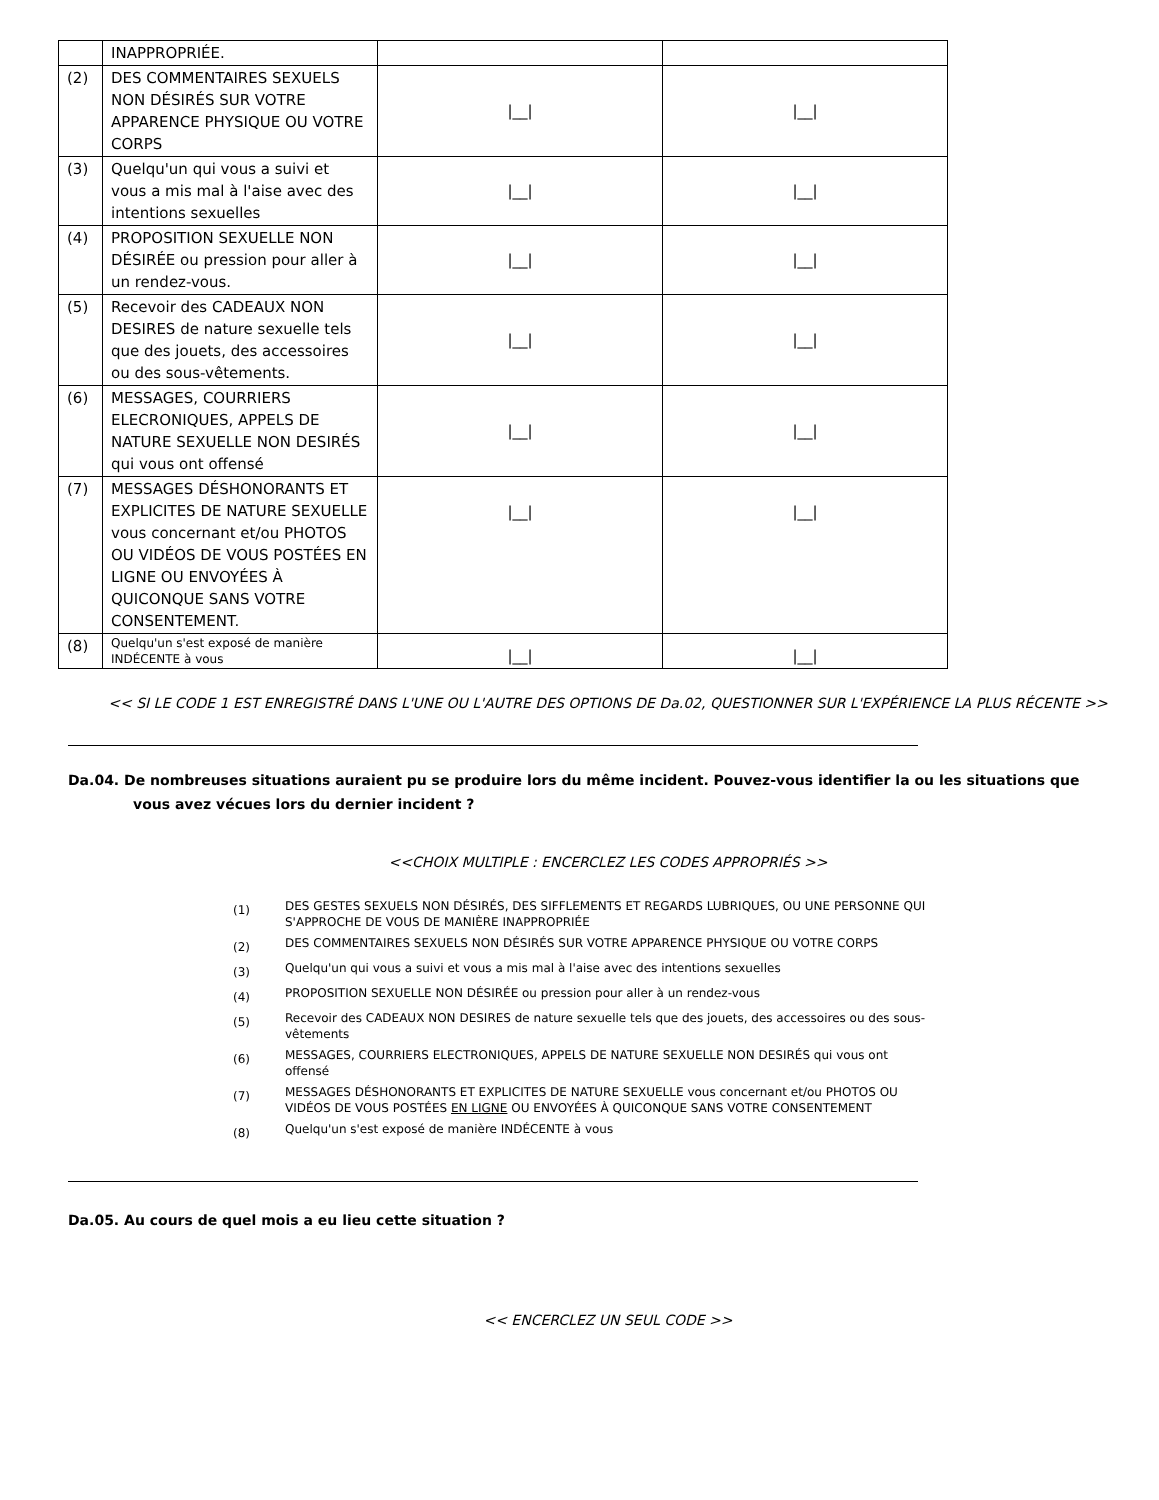| | INAPPROPRIÉE. | | |
| (2) | DES COMMENTAIRES SEXUELS NON DÉSIRÉS SUR VOTRE APPARENCE PHYSIQUE OU VOTRE CORPS | /__/ | /__/ |
| (3) | Quelqu'un qui vous a suivi et vous a mis mal à l'aise avec des intentions sexuelles | /__/ | /__/ |
| (4) | PROPOSITION SEXUELLE NON DÉSIRÉE ou pression pour aller à un rendez-vous. | /__/ | /__/ |
| (5) | Recevoir des CADEAUX NON DESIRES de nature sexuelle tels que des jouets, des accessoires ou des sous-vêtements. | /__/ | /__/ |
| (6) | MESSAGES, COURRIERS ELECRONIQUES, APPELS DE NATURE SEXUELLE NON DESIRÉS qui vous ont offensé | /__/ | /__/ |
| (7) | MESSAGES DÉSHONORANTS ET EXPLICITES DE NATURE SEXUELLE vous concernant et/ou PHOTOS OU VIDÉOS DE VOUS POSTÉES EN LIGNE OU ENVOYÉES À QUICONQUE SANS VOTRE CONSENTEMENT. | /__/ | /__/ |
| (8) | Quelqu'un s'est exposé de manière INDÉCENTE à vous | /__/ | /__/ |
<< SI LE CODE 1 EST ENREGISTRÉ DANS L'UNE OU L'AUTRE DES OPTIONS DE Da.02, QUESTIONNER SUR L'EXPÉRIENCE LA PLUS RÉCENTE >>
Da.04. De nombreuses situations auraient pu se produire lors du même incident. Pouvez-vous identifier la ou les situations que
vous avez vécues lors du dernier incident ?
<<CHOIX MULTIPLE : ENCERCLEZ LES CODES APPROPRIÉS >>
(1) DES GESTES SEXUELS NON DÉSIRÉS, DES SIFFLEMENTS ET REGARDS LUBRIQUES, OU UNE PERSONNE QUI S'APPROCHE DE VOUS DE MANIÈRE INAPPROPRIÉE
(2) DES COMMENTAIRES SEXUELS NON DÉSIRÉS SUR VOTRE APPARENCE PHYSIQUE OU VOTRE CORPS
(3) Quelqu'un qui vous a suivi et vous a mis mal à l'aise avec des intentions sexuelles
(4) PROPOSITION SEXUELLE NON DÉSIRÉE ou pression pour aller à un rendez-vous
(5) Recevoir des CADEAUX NON DESIRES de nature sexuelle tels que des jouets, des accessoires ou des sous-vêtements
(6) MESSAGES, COURRIERS ELECTRONIQUES, APPELS DE NATURE SEXUELLE NON DESIRÉS qui vous ont offensé
(7) MESSAGES DÉSHONORANTS ET EXPLICITES DE NATURE SEXUELLE vous concernant et/ou PHOTOS OU VIDÉOS DE VOUS POSTÉES EN LIGNE OU ENVOYÉES À QUICONQUE SANS VOTRE CONSENTEMENT
(8) Quelqu'un s'est exposé de manière INDÉCENTE à vous
Da.05. Au cours de quel mois a eu lieu cette situation ?
<< ENCERCLEZ UN SEUL CODE >>